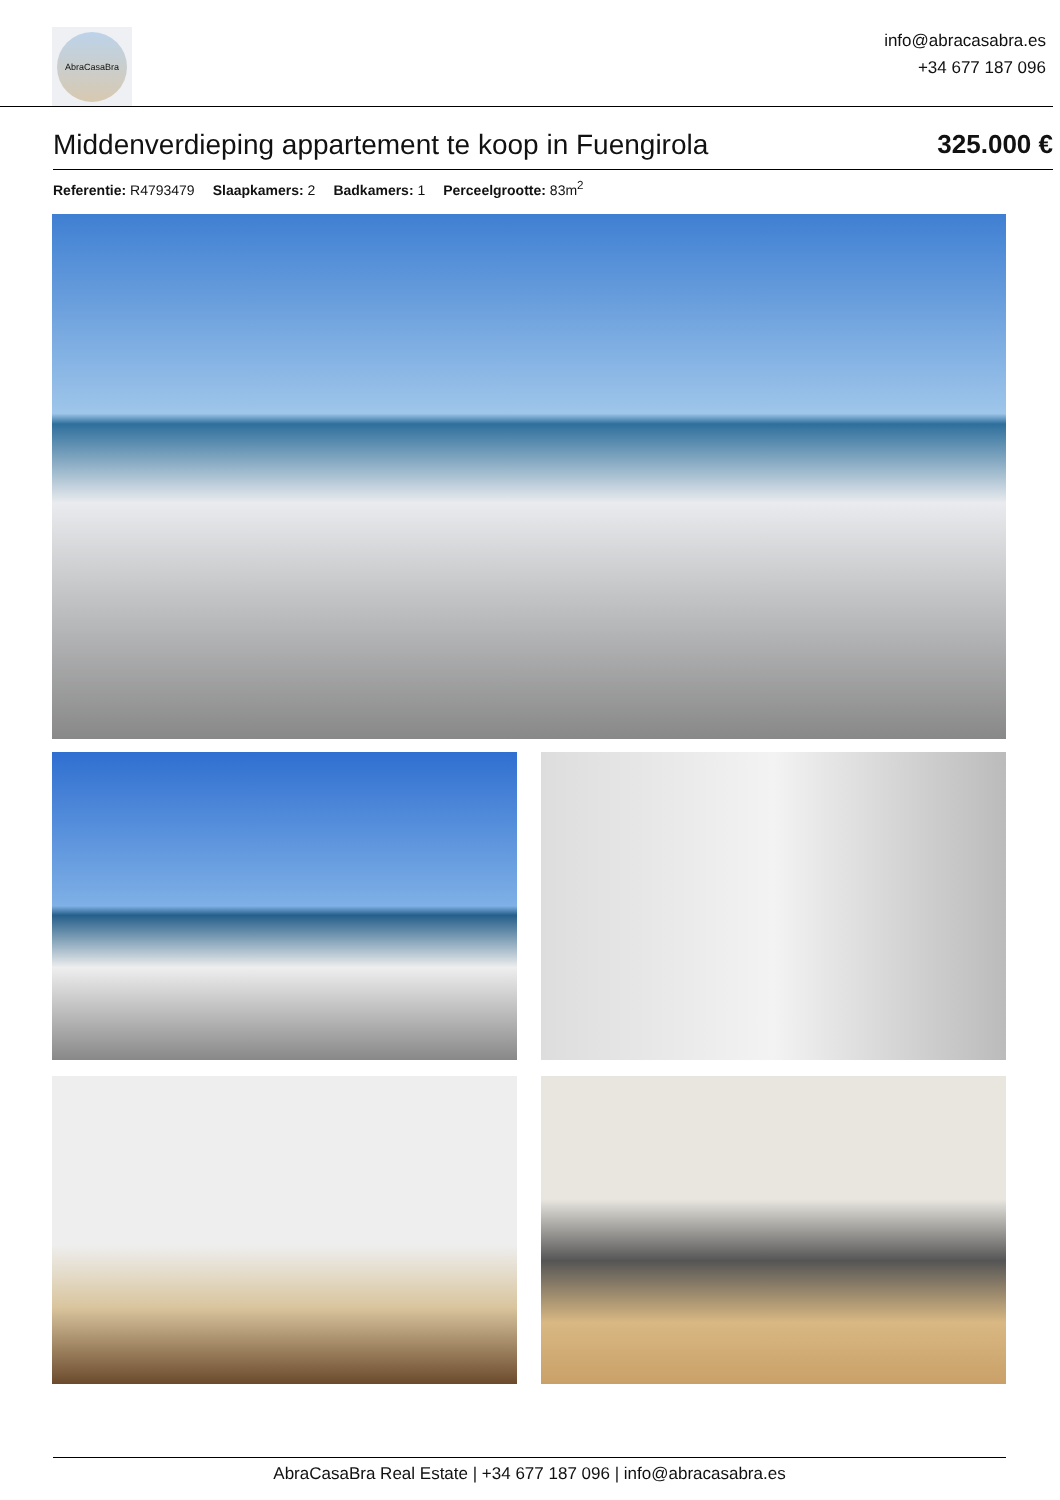AbraCasaBra
info@abracasabra.es
+34 677 187 096
Middenverdieping appartement te koop in Fuengirola
325.000 €
Referentie: R4793479 Slaapkamers: 2 Badkamers: 1 Perceelgrootte: 83m<sup>2</sup>
AbraCasaBra Real Estate | +34 677 187 096 | info@abracasabra.es